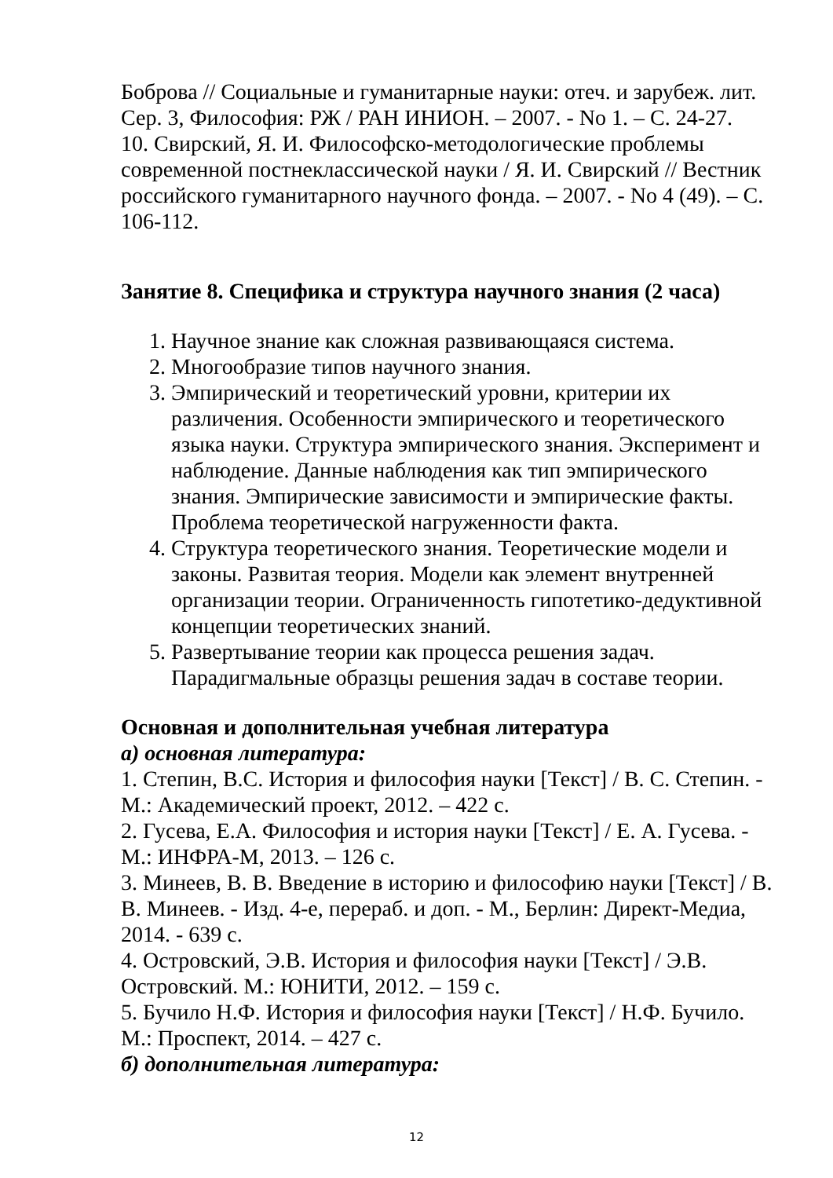Боброва // Социальные и гуманитарные науки: отеч. и зарубеж. лит. Сер. 3, Философия: РЖ / РАН ИНИОН. – 2007. - No 1. – С. 24-27.
10. Свирский, Я. И. Философско-методологические проблемы современной постнеклассической науки / Я. И. Свирский // Вестник российского гуманитарного научного фонда. – 2007. - No 4 (49). – С. 106-112.
Занятие 8. Специфика и структура научного знания (2 часа)
1. Научное знание как сложная развивающаяся система.
2. Многообразие типов научного знания.
3. Эмпирический и теоретический уровни, критерии их различения. Особенности эмпирического и теоретического языка науки. Структура эмпирического знания. Эксперимент и наблюдение. Данные наблюдения как тип эмпирического знания. Эмпирические зависимости и эмпирические факты. Проблема теоретической нагруженности факта.
4. Структура теоретического знания. Теоретические модели и законы. Развитая теория. Модели как элемент внутренней организации теории. Ограниченность гипотетико-дедуктивной концепции теоретических знаний.
5. Развертывание теории как процесса решения задач. Парадигмальные образцы решения задач в составе теории.
Основная и дополнительная учебная литература
а) основная литература:
1. Степин, В.С. История и философия науки [Текст] / В. С. Степин. - М.: Академический проект, 2012. – 422 с.
2. Гусева, Е.А. Философия и история науки [Текст] / Е. А. Гусева. - М.: ИНФРА-М, 2013. – 126 с.
3. Минеев, В. В. Введение в историю и философию науки [Текст] / В. В. Минеев. - Изд. 4-е, перераб. и доп. - М., Берлин: Директ-Медиа, 2014. - 639 с.
4. Островский, Э.В. История и философия науки [Текст] / Э.В. Островский. М.: ЮНИТИ, 2012. – 159 с.
5. Бучило Н.Ф. История и философия науки [Текст] / Н.Ф. Бучило. М.: Проспект, 2014. – 427 с.
б) дополнительная литература:
12